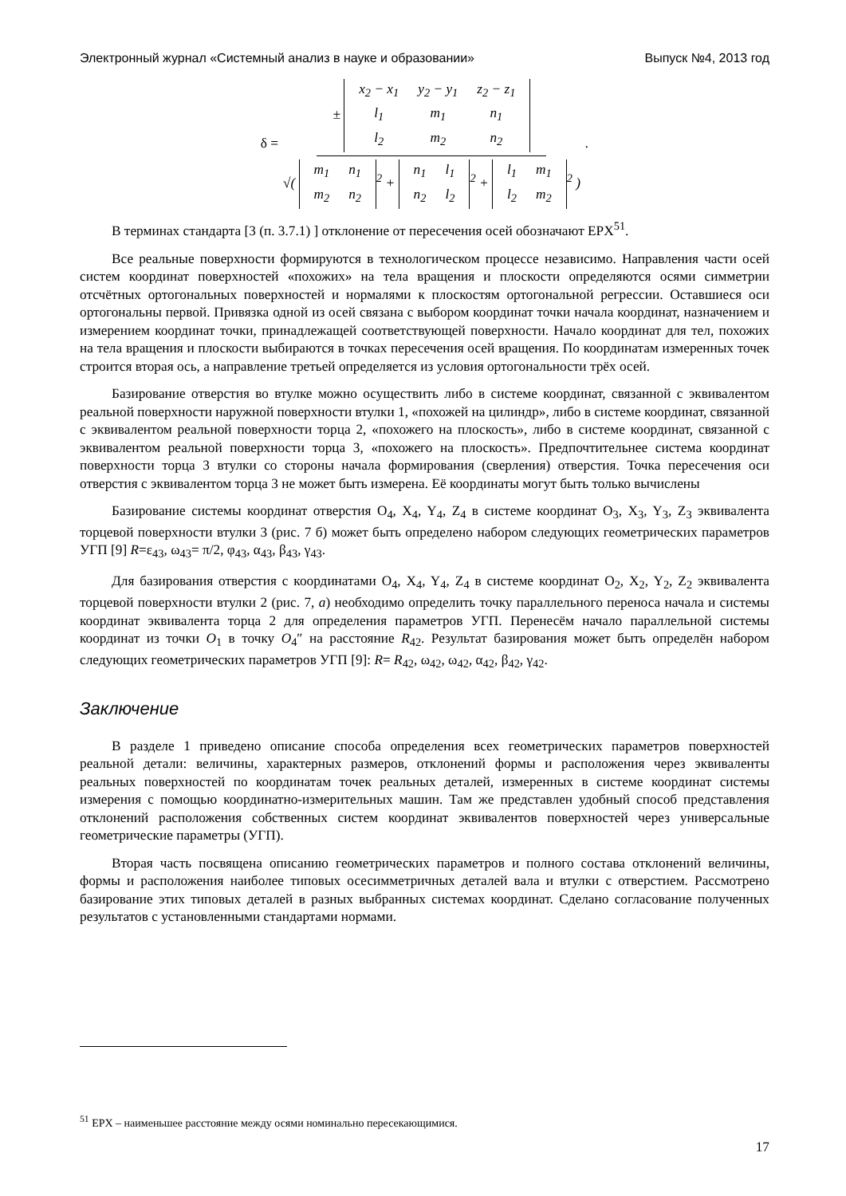Электронный журнал «Системный анализ в науке и образовании» Выпуск №4, 2013 год
δ = ±
| x<sub>2</sub> − x<sub>1</sub> | y<sub>2</sub> − y<sub>1</sub> | z<sub>2</sub> − z<sub>1</sub> |
| l<sub>1</sub> | m<sub>1</sub> | n<sub>1</sub> |
| l<sub>2</sub> | m<sub>2</sub> | n<sub>2</sub> |
√(
| m<sub>1</sub> | n<sub>1</sub> |
| m<sub>2</sub> | n<sub>2</sub> |
<sup>2</sup> +
| n<sub>1</sub> | l<sub>1</sub> |
| n<sub>2</sub> | l<sub>2</sub> |
<sup>2</sup> +
| l<sub>1</sub> | m<sub>1</sub> |
| l<sub>2</sub> | m<sub>2</sub> |
<sup>2</sup> ).
В терминах стандарта [3 (п. 3.7.1) ] отклонение от пересечения осей обозначают EPX<sup>51</sup>.
Все реальные поверхности формируются в технологическом процессе независимо. Направления части осей систем координат поверхностей «похожих» на тела вращения и плоскости определяются осями симметрии отсчётных ортогональных поверхностей и нормалями к плоскостям ортогональной регрессии. Оставшиеся оси ортогональны первой. Привязка одной из осей связана с выбором координат точки начала координат, назначением и измерением координат точки, принадлежащей соответствующей поверхности. Начало координат для тел, похожих на тела вращения и плоскости выбираются в точках пересечения осей вращения. По координатам измеренных точек строится вторая ось, а направление третьей определяется из условия ортогональности трёх осей.
Базирование отверстия во втулке можно осуществить либо в системе координат, связанной с эквивалентом реальной поверхности наружной поверхности втулки 1, «похожей на цилиндр», либо в системе координат, связанной с эквивалентом реальной поверхности торца 2, «похожего на плоскость», либо в системе координат, связанной с эквивалентом реальной поверхности торца 3, «похожего на плоскость». Предпочтительнее система координат поверхности торца 3 втулки со стороны начала формирования (сверления) отверстия. Точка пересечения оси отверстия с эквивалентом торца 3 не может быть измерена. Её координаты могут быть только вычислены
Базирование системы координат отверстия O<sub>4</sub>, X<sub>4</sub>, Y<sub>4</sub>, Z<sub>4</sub> в системе координат O<sub>3</sub>, X<sub>3</sub>, Y<sub>3</sub>, Z<sub>3</sub> эквивалента торцевой поверхности втулки 3 (рис. 7 б) может быть определено набором следующих геометрических параметров УГП [9] R=ε<sub>43</sub>, ω<sub>43</sub>= π/2, φ<sub>43</sub>, α<sub>43</sub>, β<sub>43</sub>, γ<sub>43</sub>.
Для базирования отверстия с координатами O<sub>4</sub>, X<sub>4</sub>, Y<sub>4</sub>, Z<sub>4</sub> в системе координат O<sub>2</sub>, X<sub>2</sub>, Y<sub>2</sub>, Z<sub>2</sub> эквивалента торцевой поверхности втулки 2 (рис. 7, а) необходимо определить точку параллельного переноса начала и системы координат эквивалента торца 2 для определения параметров УГП. Перенесём начало параллельной системы координат из точки O<sub>1</sub> в точку O<sub>4</sub>″ на расстояние R<sub>42</sub>. Результат базирования может быть определён набором следующих геометрических параметров УГП [9]: R= R<sub>42</sub>, ω<sub>42</sub>, ω<sub>42</sub>, α<sub>42</sub>, β<sub>42</sub>, γ<sub>42</sub>.
Заключение
В разделе 1 приведено описание способа определения всех геометрических параметров поверхностей реальной детали: величины, характерных размеров, отклонений формы и расположения через эквиваленты реальных поверхностей по координатам точек реальных деталей, измеренных в системе координат системы измерения с помощью координатно-измерительных машин. Там же представлен удобный способ представления отклонений расположения собственных систем координат эквивалентов поверхностей через универсальные геометрические параметры (УГП).
Вторая часть посвящена описанию геометрических параметров и полного состава отклонений величины, формы и расположения наиболее типовых осесимметричных деталей вала и втулки с отверстием. Рассмотрено базирование этих типовых деталей в разных выбранных системах координат. Сделано согласование полученных результатов с установленными стандартами нормами.
<sup>51</sup> EPX – наименьшее расстояние между осями номинально пересекающимися.
17